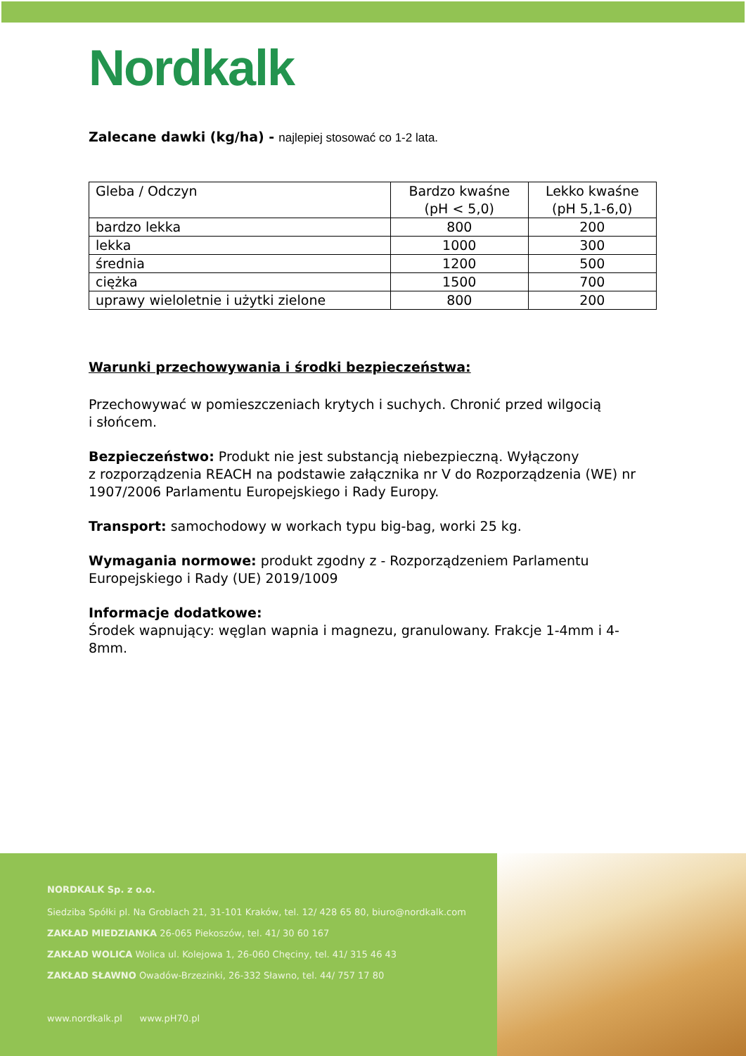Nordkalk
Zalecane dawki (kg/ha) - najlepiej stosować co 1-2 lata.
| Gleba / Odczyn | Bardzo kwaśne (pH < 5,0) | Lekko kwaśne (pH 5,1-6,0) |
| --- | --- | --- |
| bardzo lekka | 800 | 200 |
| lekka | 1000 | 300 |
| średnia | 1200 | 500 |
| ciężka | 1500 | 700 |
| uprawy wieloletnie i użytki zielone | 800 | 200 |
Warunki przechowywania i środki bezpieczeństwa:
Przechowywać w pomieszczeniach krytych i suchych. Chronić przed wilgocią
i słońcem.
Bezpieczeństwo: Produkt nie jest substancją niebezpieczną. Wyłączony
z rozporządzenia REACH na podstawie załącznika nr V do Rozporządzenia (WE) nr 1907/2006 Parlamentu Europejskiego i Rady Europy.
Transport: samochodowy w workach typu big-bag, worki 25 kg.
Wymagania normowe: produkt zgodny z - Rozporządzeniem Parlamentu Europejskiego i Rady (UE) 2019/1009
Informacje dodatkowe:
Środek wapnujący: węglan wapnia i magnezu, granulowany. Frakcje 1-4mm i 4-8mm.
NORDKALK Sp. z o.o.
Siedziba Spółki pl. Na Groblach 21, 31-101 Kraków, tel. 12/ 428 65 80, biuro@nordkalk.com
ZAKŁAD MIEDZIANKA 26-065 Piekoszów, tel. 41/ 30 60 167
ZAKŁAD WOLICA Wolica ul. Kolejowa 1, 26-060 Chęciny, tel. 41/ 315 46 43
ZAKŁAD SŁAWNO Owadów-Brzezinki, 26-332 Sławno, tel. 44/ 757 17 80
www.nordkalk.pl www.pH70.pl